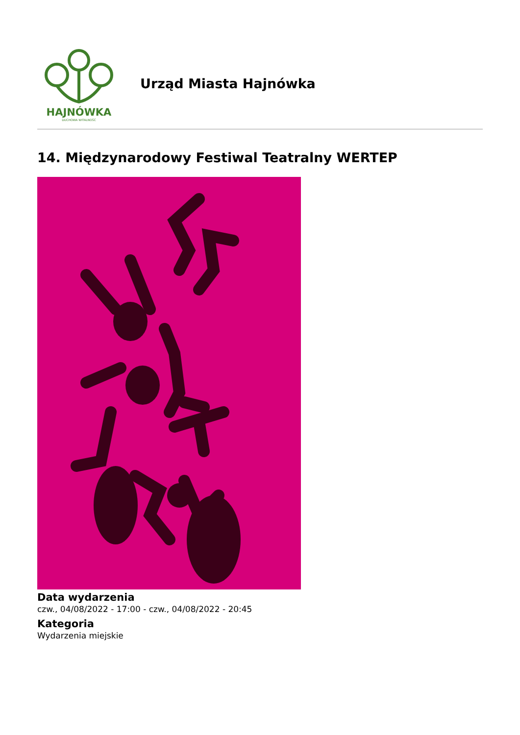HAJNÓWKA
DUCHOWA WITALNOŚĆ
Urząd Miasta Hajnówka
14. Międzynarodowy Festiwal Teatralny WERTEP
Data wydarzenia
czw., 04/08/2022 - 17:00 - czw., 04/08/2022 - 20:45
Kategoria
Wydarzenia miejskie